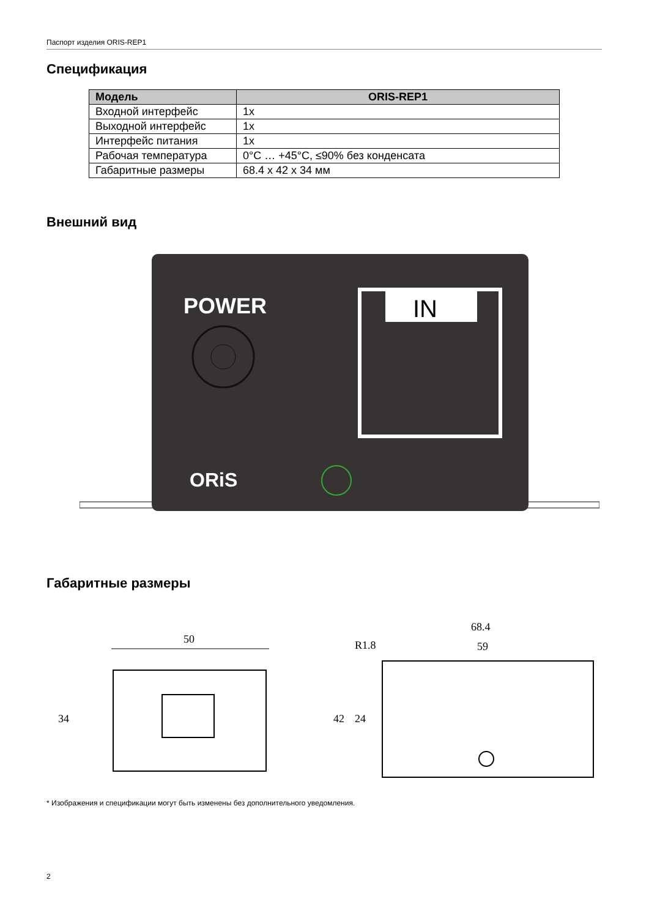Паспорт изделия ORIS-REP1
Спецификация
| Модель | ORIS-REP1 |
| --- | --- |
| Входной интерфейс | 1x |
| Выходной интерфейс | 1x |
| Интерфейс питания | 1x |
| Рабочая температура | 0°C … +45°C, ≤90% без конденсата |
| Габаритные размеры | 68.4 x 42 x 34 мм |
Внешний вид
POWER
IN
ORiS
Габаритные размеры
50
34
68.4
59
R1.8
42
24
* Изображения и спецификации могут быть изменены без дополнительного уведомления.
2